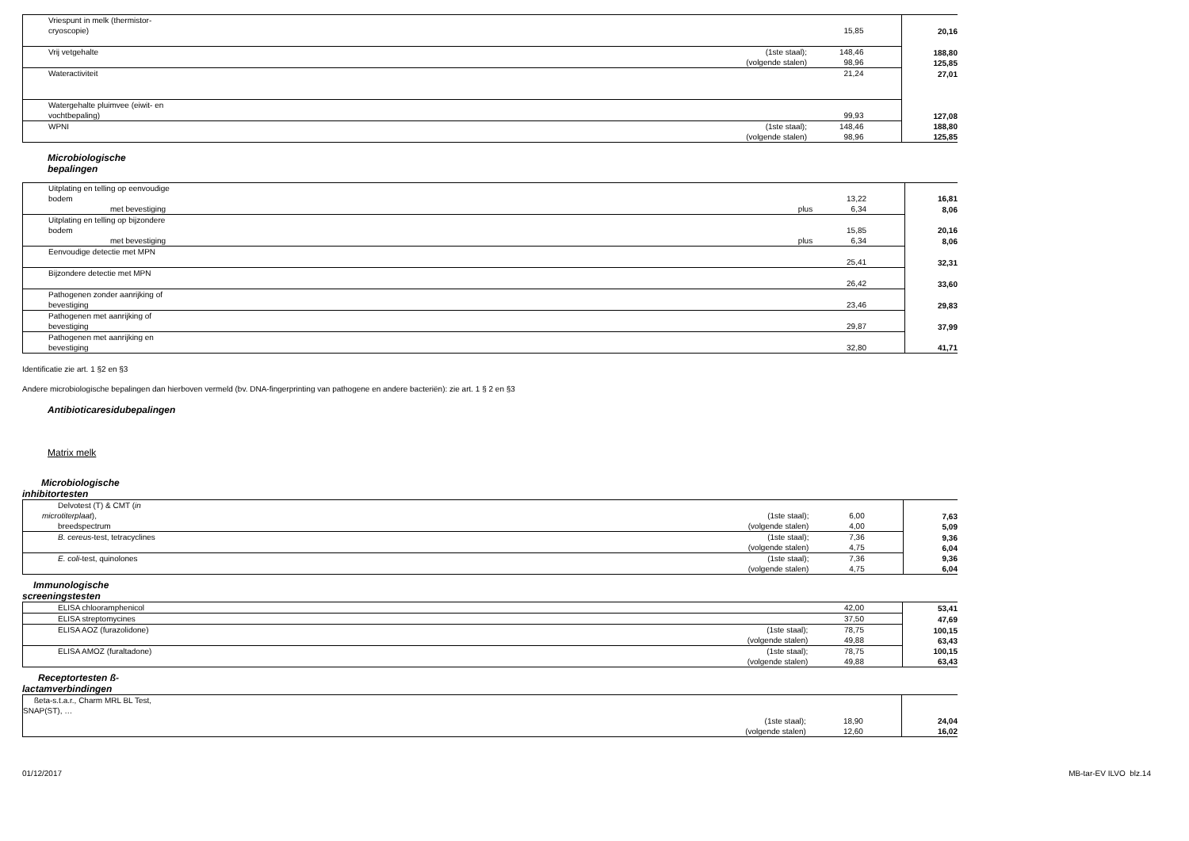| Vriespunt in melk (thermistor- cryoscopie) | | 15,85 | 20,16 |
| Vrij vetgehalte | (1ste staal); (volgende stalen) | 148,46 98,96 | 188,80 125,85 |
| Wateractiviteit | | 21,24 | 27,01 |
| Watergehalte pluimvee (eiwit- en vochtbepaling) | | 99,93 | 127,08 |
| WPNI | (1ste staal); (volgende stalen) | 148,46 98,96 | 188,80 125,85 |
Microbiologische
bepalingen
| Uitplating en telling op eenvoudige bodem | | 13,22 | 16,81 |
| met bevestiging | plus | 6,34 | 8,06 |
| Uitplating en telling op bijzondere bodem | | 15,85 | 20,16 |
| met bevestiging | plus | 6,34 | 8,06 |
| Eenvoudige detectie met MPN | | 25,41 | 32,31 |
| Bijzondere detectie met MPN | | 26,42 | 33,60 |
| Pathogenen zonder aanrijking of bevestiging | | 23,46 | 29,83 |
| Pathogenen met aanrijking of bevestiging | | 29,87 | 37,99 |
| Pathogenen met aanrijking en bevestiging | | 32,80 | 41,71 |
Identificatie zie art. 1 §2 en §3
Andere microbiologische bepalingen dan hierboven vermeld (bv. DNA-fingerprinting van pathogene en andere bacteriën): zie art. 1 § 2 en §3
Antibioticaresidubepalingen
Matrix melk
Microbiologische
inhibitortesten
| Delvotest (T) & CMT ( in microtiterplaat ), breedspectrum | (1ste staal); (volgende stalen) | 6,00 4,00 | 7,63 5,09 |
| B. cereus -test, tetracyclines | (1ste staal); (volgende stalen) | 7,36 4,75 | 9,36 6,04 |
| E. coli -test, quinolones | (1ste staal); (volgende stalen) | 7,36 4,75 | 9,36 6,04 |
Immunologische
screeningstesten
| ELISA chlooramphenicol | | 42,00 | 53,41 |
| ELISA streptomycines | | 37,50 | 47,69 |
| ELISA AOZ (furazolidone) | (1ste staal); (volgende stalen) | 78,75 49,88 | 100,15 63,43 |
| ELISA AMOZ (furaltadone) | (1ste staal); (volgende stalen) | 78,75 49,88 | 100,15 63,43 |
Receptortesten ß-
lactamverbindingen
| ßeta-s.t.a.r., Charm MRL BL Test, SNAP(ST), … | (1ste staal); (volgende stalen) | 18,90 12,60 | 24,04 16,02 |
01/12/2017 MB-tar-EV ILVO blz.14